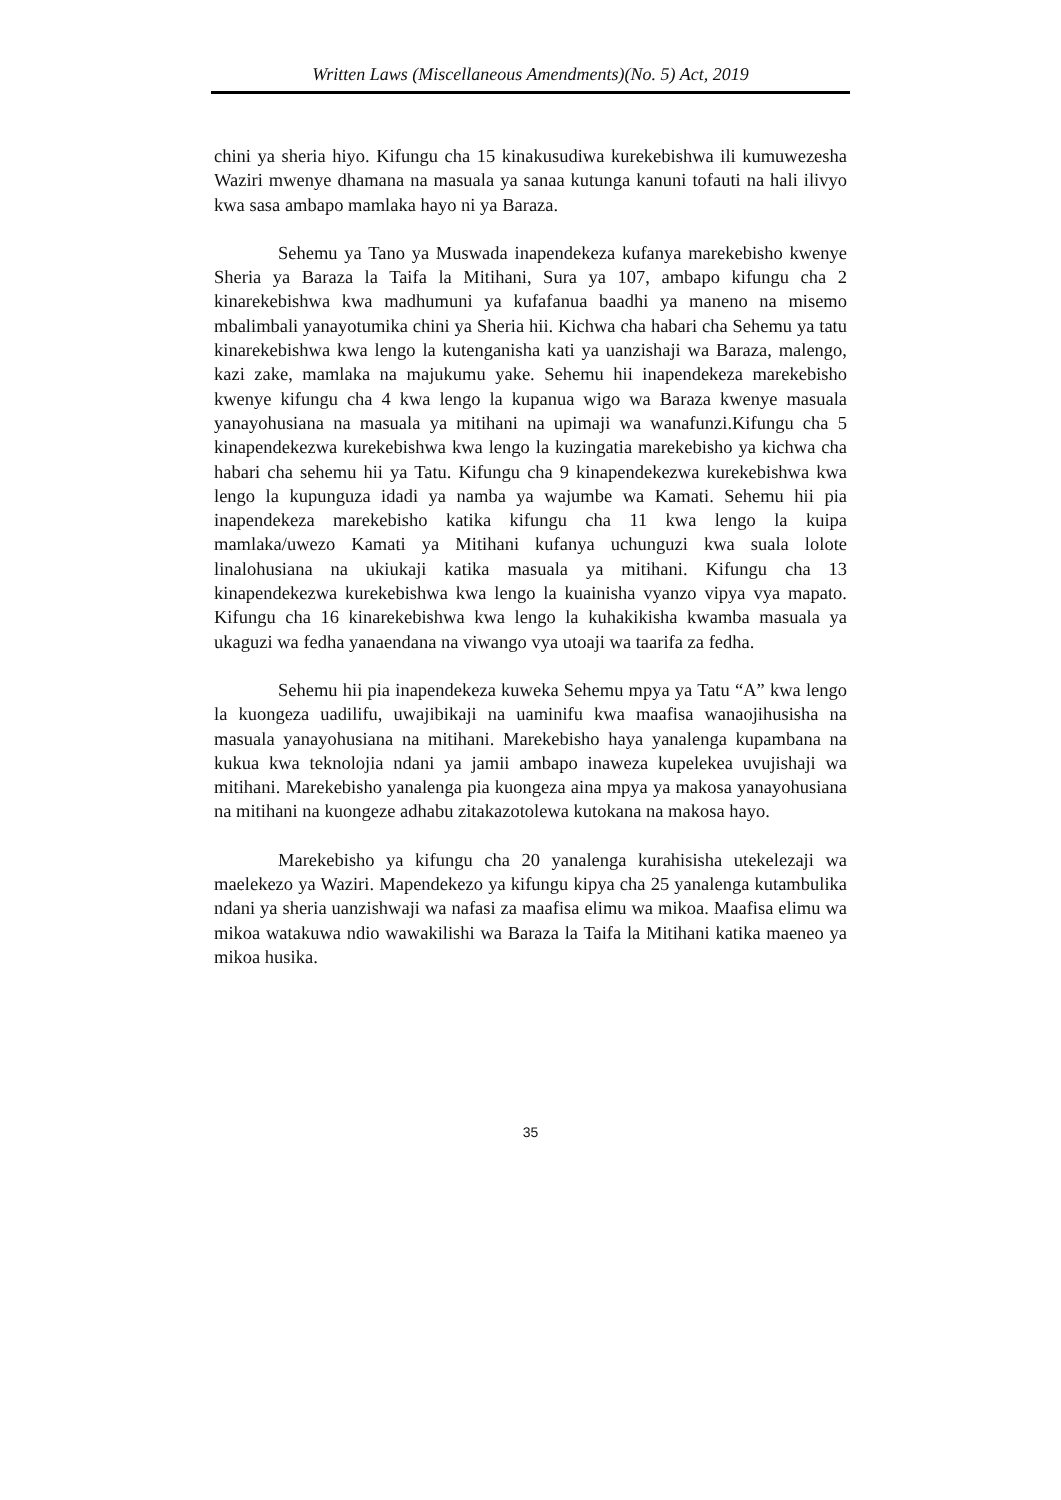Written Laws (Miscellaneous Amendments)(No. 5) Act, 2019
chini ya sheria hiyo. Kifungu cha 15 kinakusudiwa kurekebishwa ili kumuwezesha Waziri mwenye dhamana na masuala ya sanaa kutunga kanuni tofauti na hali ilivyo kwa sasa ambapo mamlaka hayo ni ya Baraza.
Sehemu ya Tano ya Muswada inapendekeza kufanya marekebisho kwenye Sheria ya Baraza la Taifa la Mitihani, Sura ya 107, ambapo kifungu cha 2 kinarekebishwa kwa madhumuni ya kufafanua baadhi ya maneno na misemo mbalimbali yanayotumika chini ya Sheria hii. Kichwa cha habari cha Sehemu ya tatu kinarekebishwa kwa lengo la kutenganisha kati ya uanzishaji wa Baraza, malengo, kazi zake, mamlaka na majukumu yake. Sehemu hii inapendekeza marekebisho kwenye kifungu cha 4 kwa lengo la kupanua wigo wa Baraza kwenye masuala yanayohusiana na masuala ya mitihani na upimaji wa wanafunzi.Kifungu cha 5 kinapendekezwa kurekebishwa kwa lengo la kuzingatia marekebisho ya kichwa cha habari cha sehemu hii ya Tatu. Kifungu cha 9 kinapendekezwa kurekebishwa kwa lengo la kupunguza idadi ya namba ya wajumbe wa Kamati. Sehemu hii pia inapendekeza marekebisho katika kifungu cha 11 kwa lengo la kuipa mamlaka/uwezo Kamati ya Mitihani kufanya uchunguzi kwa suala lolote linalohusiana na ukiukaji katika masuala ya mitihani. Kifungu cha 13 kinapendekezwa kurekebishwa kwa lengo la kuainisha vyanzo vipya vya mapato. Kifungu cha 16 kinarekebishwa kwa lengo la kuhakikisha kwamba masuala ya ukaguzi wa fedha yanaendana na viwango vya utoaji wa taarifa za fedha.
Sehemu hii pia inapendekeza kuweka Sehemu mpya ya Tatu “A” kwa lengo la kuongeza uadilifu, uwajibikaji na uaminifu kwa maafisa wanaojihusisha na masuala yanayohusiana na mitihani. Marekebisho haya yanalenga kupambana na kukua kwa teknolojia ndani ya jamii ambapo inaweza kupelekea uvujishaji wa mitihani. Marekebisho yanalenga pia kuongeza aina mpya ya makosa yanayohusiana na mitihani na kuongeze adhabu zitakazotolewa kutokana na makosa hayo.
Marekebisho ya kifungu cha 20 yanalenga kurahisisha utekelezaji wa maelekezo ya Waziri. Mapendekezo ya kifungu kipya cha 25 yanalenga kutambulika ndani ya sheria uanzishwaji wa nafasi za maafisa elimu wa mikoa. Maafisa elimu wa mikoa watakuwa ndio wawakilishi wa Baraza la Taifa la Mitihani katika maeneo ya mikoa husika.
35